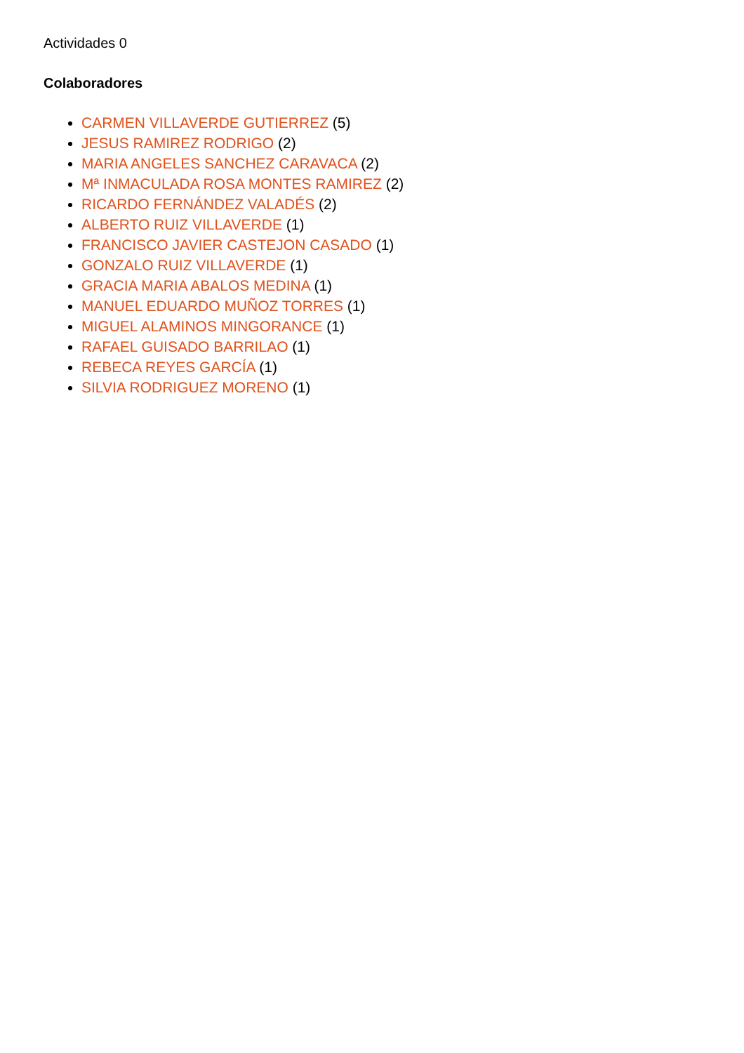Actividades 0
Colaboradores
CARMEN VILLAVERDE GUTIERREZ (5)
JESUS RAMIREZ RODRIGO (2)
MARIA ANGELES SANCHEZ CARAVACA (2)
Mª INMACULADA ROSA MONTES RAMIREZ (2)
RICARDO FERNÁNDEZ VALADÉS (2)
ALBERTO RUIZ VILLAVERDE (1)
FRANCISCO JAVIER CASTEJON CASADO (1)
GONZALO RUIZ VILLAVERDE (1)
GRACIA MARIA ABALOS MEDINA (1)
MANUEL EDUARDO MUÑOZ TORRES (1)
MIGUEL ALAMINOS MINGORANCE (1)
RAFAEL GUISADO BARRILAO (1)
REBECA REYES GARCÍA (1)
SILVIA RODRIGUEZ MORENO (1)